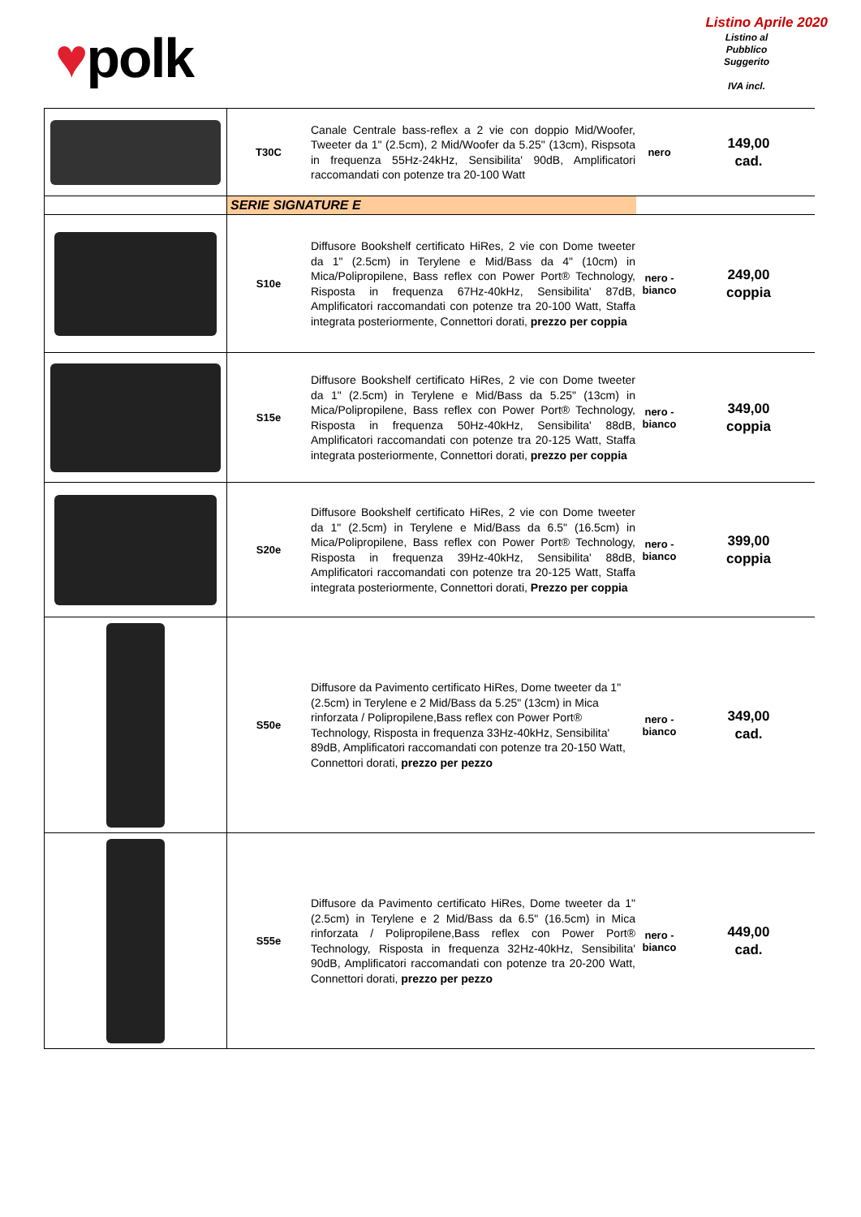♥polk
Listino Aprile 2020
Listino al
Pubblico
Suggerito
IVA incl.
| | T30C | Canale Centrale bass-reflex a 2 vie con doppio Mid/Woofer, Tweeter da 1" (2.5cm), 2 Mid/Woofer da 5.25" (13cm), Rispsota in frequenza 55Hz-24kHz, Sensibilita' 90dB, Amplificatori raccomandati con potenze tra 20-100 Watt | nero | 149,00 cad. |
| | SERIE SIGNATURE E | | | |
| | S10e | Diffusore Bookshelf certificato HiRes, 2 vie con Dome tweeter da 1" (2.5cm) in Terylene e Mid/Bass da 4" (10cm) in Mica/Polipropilene, Bass reflex con Power Port® Technology, Risposta in frequenza 67Hz-40kHz, Sensibilita' 87dB, Amplificatori raccomandati con potenze tra 20-100 Watt, Staffa integrata posteriormente, Connettori dorati, prezzo per coppia | nero - bianco | 249,00 coppia |
| | S15e | Diffusore Bookshelf certificato HiRes, 2 vie con Dome tweeter da 1" (2.5cm) in Terylene e Mid/Bass da 5.25" (13cm) in Mica/Polipropilene, Bass reflex con Power Port® Technology, Risposta in frequenza 50Hz-40kHz, Sensibilita' 88dB, Amplificatori raccomandati con potenze tra 20-125 Watt, Staffa integrata posteriormente, Connettori dorati, prezzo per coppia | nero - bianco | 349,00 coppia |
| | S20e | Diffusore Bookshelf certificato HiRes, 2 vie con Dome tweeter da 1" (2.5cm) in Terylene e Mid/Bass da 6.5" (16.5cm) in Mica/Polipropilene, Bass reflex con Power Port® Technology, Risposta in frequenza 39Hz-40kHz, Sensibilita' 88dB, Amplificatori raccomandati con potenze tra 20-125 Watt, Staffa integrata posteriormente, Connettori dorati, Prezzo per coppia | nero - bianco | 399,00 coppia |
| | S50e | Diffusore da Pavimento certificato HiRes, Dome tweeter da 1" (2.5cm) in Terylene e 2 Mid/Bass da 5.25" (13cm) in Mica rinforzata / Polipropilene,Bass reflex con Power Port® Technology, Risposta in frequenza 33Hz-40kHz, Sensibilita' 89dB, Amplificatori raccomandati con potenze tra 20-150 Watt, Connettori dorati, prezzo per pezzo | nero - bianco | 349,00 cad. |
| | S55e | Diffusore da Pavimento certificato HiRes, Dome tweeter da 1" (2.5cm) in Terylene e 2 Mid/Bass da 6.5" (16.5cm) in Mica rinforzata / Polipropilene,Bass reflex con Power Port® Technology, Risposta in frequenza 32Hz-40kHz, Sensibilita' 90dB, Amplificatori raccomandati con potenze tra 20-200 Watt, Connettori dorati, prezzo per pezzo | nero - bianco | 449,00 cad. |